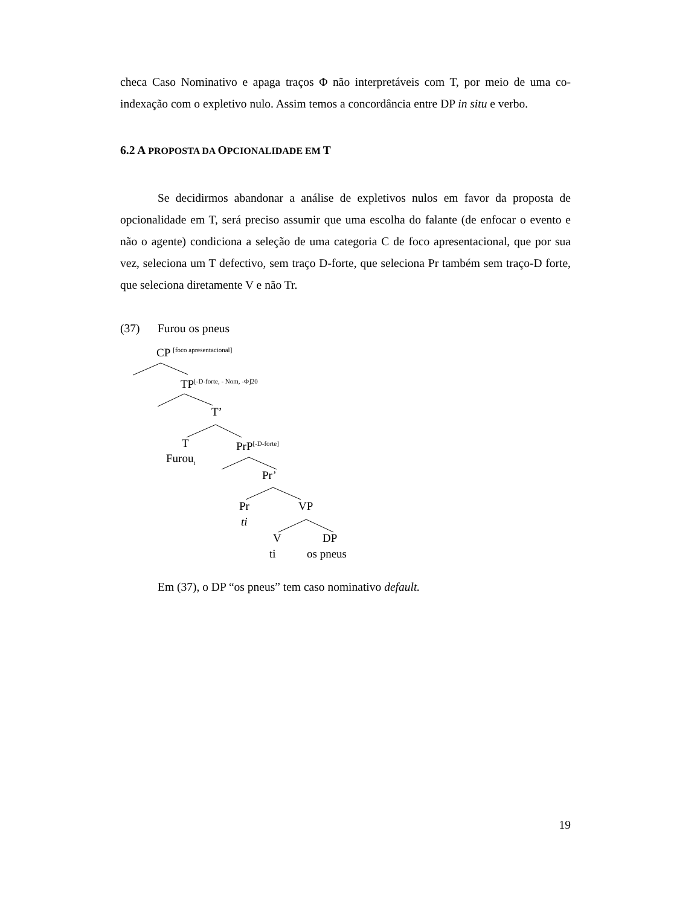checa Caso Nominativo e apaga traços Φ não interpretáveis com T, por meio de uma co-indexação com o expletivo nulo. Assim temos a concordância entre DP in situ e verbo.
6.2 A PROPOSTA DA OPCIONALIDADE EM T
Se decidirmos abandonar a análise de expletivos nulos em favor da proposta de opcionalidade em T, será preciso assumir que uma escolha do falante (de enfocar o evento e não o agente) condiciona a seleção de uma categoria C de foco apresentacional, que por sua vez, seleciona um T defectivo, sem traço D-forte, que seleciona Pr também sem traço-D forte, que seleciona diretamente V e não Tr.
(37) Furou os pneus
CP <sup>[foco apresentacional]</sup>
TP<sup>[-D-forte, - Nom, -Φ]20</sup>
T’
T PrP<sup>[-D-forte]</sup>
Furou<sub>i</sub>
Pr’
Pr VP
ti
V DP
ti os pneus
Em (37), o DP “os pneus” tem caso nominativo default.
19